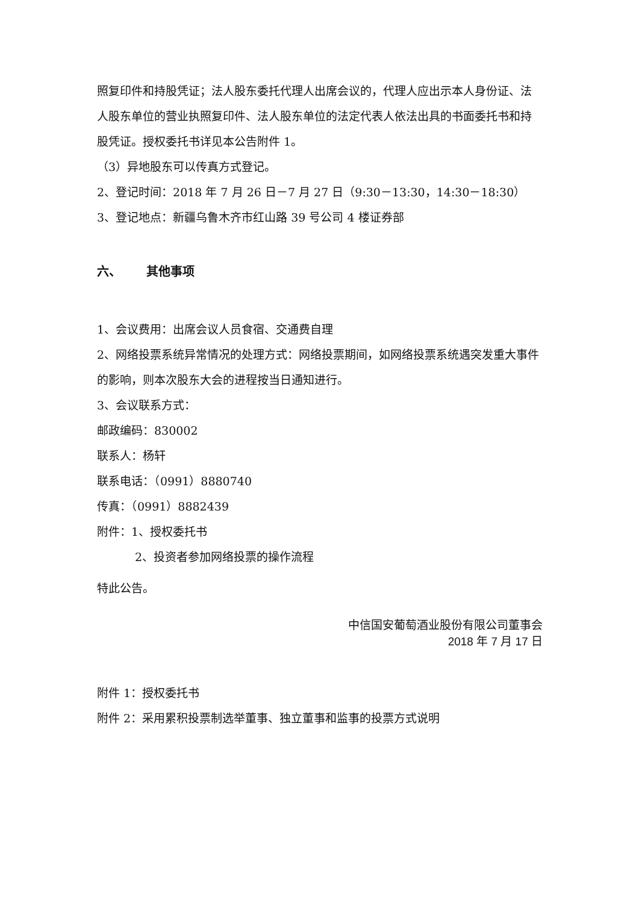照复印件和持股凭证；法人股东委托代理人出席会议的，代理人应出示本人身份证、法人股东单位的营业执照复印件、法人股东单位的法定代表人依法出具的书面委托书和持股凭证。授权委托书详见本公告附件 1。
（3）异地股东可以传真方式登记。
2、登记时间：2018 年 7 月 26 日－7 月 27 日（9:30－13:30，14:30－18:30）
3、登记地点：新疆乌鲁木齐市红山路 39 号公司 4 楼证券部
六、 其他事项
1、会议费用：出席会议人员食宿、交通费自理
2、网络投票系统异常情况的处理方式：网络投票期间，如网络投票系统遇突发重大事件的影响，则本次股东大会的进程按当日通知进行。
3、会议联系方式：
邮政编码：830002
联系人：杨轩
联系电话：（0991）8880740
传真：（0991）8882439
附件：1、授权委托书
2、投资者参加网络投票的操作流程
特此公告。
中信国安葡萄酒业股份有限公司董事会
2018 年 7 月 17 日
附件 1：授权委托书
附件 2：采用累积投票制选举董事、独立董事和监事的投票方式说明